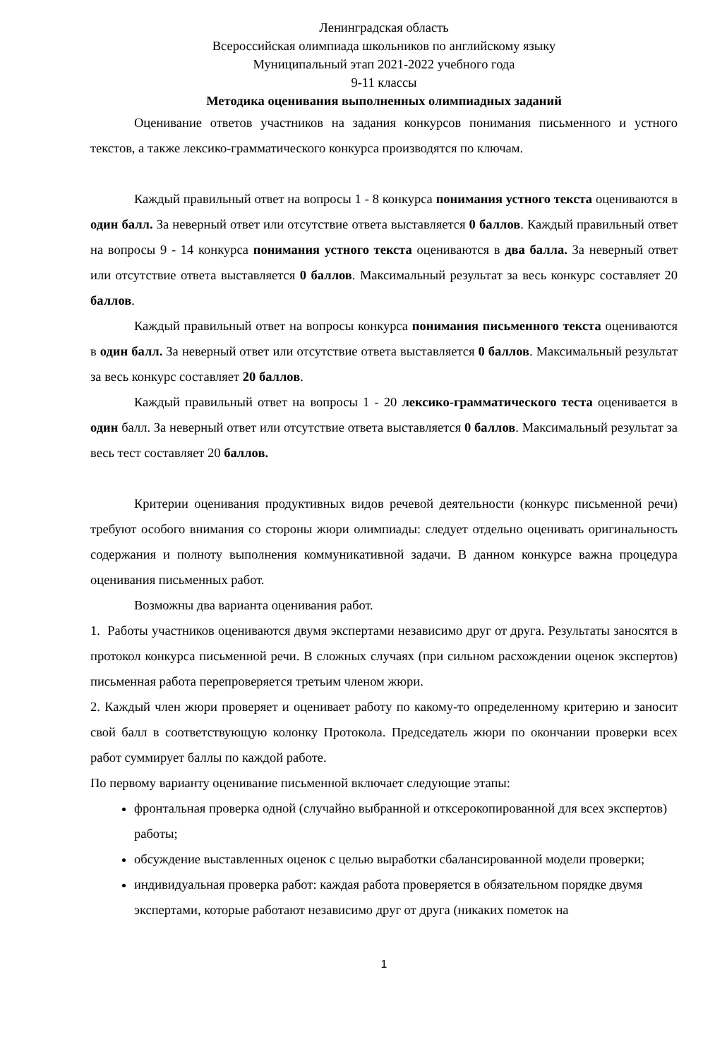Ленинградская область
Всероссийская олимпиада школьников по английскому языку
Муниципальный этап 2021-2022 учебного года
9-11 классы
Методика оценивания выполненных олимпиадных заданий
Оценивание ответов участников на задания конкурсов понимания письменного и устного текстов, а также лексико-грамматического конкурса производятся по ключам.
Каждый правильный ответ на вопросы 1 - 8 конкурса понимания устного текста оцениваются в один балл. За неверный ответ или отсутствие ответа выставляется 0 баллов. Каждый правильный ответ на вопросы 9 - 14 конкурса понимания устного текста оцениваются в два балла. За неверный ответ или отсутствие ответа выставляется 0 баллов. Максимальный результат за весь конкурс составляет 20 баллов.
Каждый правильный ответ на вопросы конкурса понимания письменного текста оцениваются в один балл. За неверный ответ или отсутствие ответа выставляется 0 баллов. Максимальный результат за весь конкурс составляет 20 баллов.
Каждый правильный ответ на вопросы 1 - 20 лексико-грамматического теста оценивается в один балл. За неверный ответ или отсутствие ответа выставляется 0 баллов. Максимальный результат за весь тест составляет 20 баллов.
Критерии оценивания продуктивных видов речевой деятельности (конкурс письменной речи) требуют особого внимания со стороны жюри олимпиады: следует отдельно оценивать оригинальность содержания и полноту выполнения коммуникативной задачи. В данном конкурсе важна процедура оценивания письменных работ.
Возможны два варианта оценивания работ.
1. Работы участников оцениваются двумя экспертами независимо друг от друга. Результаты заносятся в протокол конкурса письменной речи. В сложных случаях (при сильном расхождении оценок экспертов) письменная работа перепроверяется третьим членом жюри.
2. Каждый член жюри проверяет и оценивает работу по какому-то определенному критерию и заносит свой балл в соответствующую колонку Протокола. Председатель жюри по окончании проверки всех работ суммирует баллы по каждой работе.
По первому варианту оценивание письменной включает следующие этапы:
фронтальная проверка одной (случайно выбранной и откс­ерокопированной для всех экспертов) работы;
обсуждение выставленных оценок с целью выработки сбалансированной модели проверки;
индивидуальная проверка работ: каждая работа проверяется в обязательном порядке двумя экспертами, которые работают независимо друг от друга (никаких пометок на
1